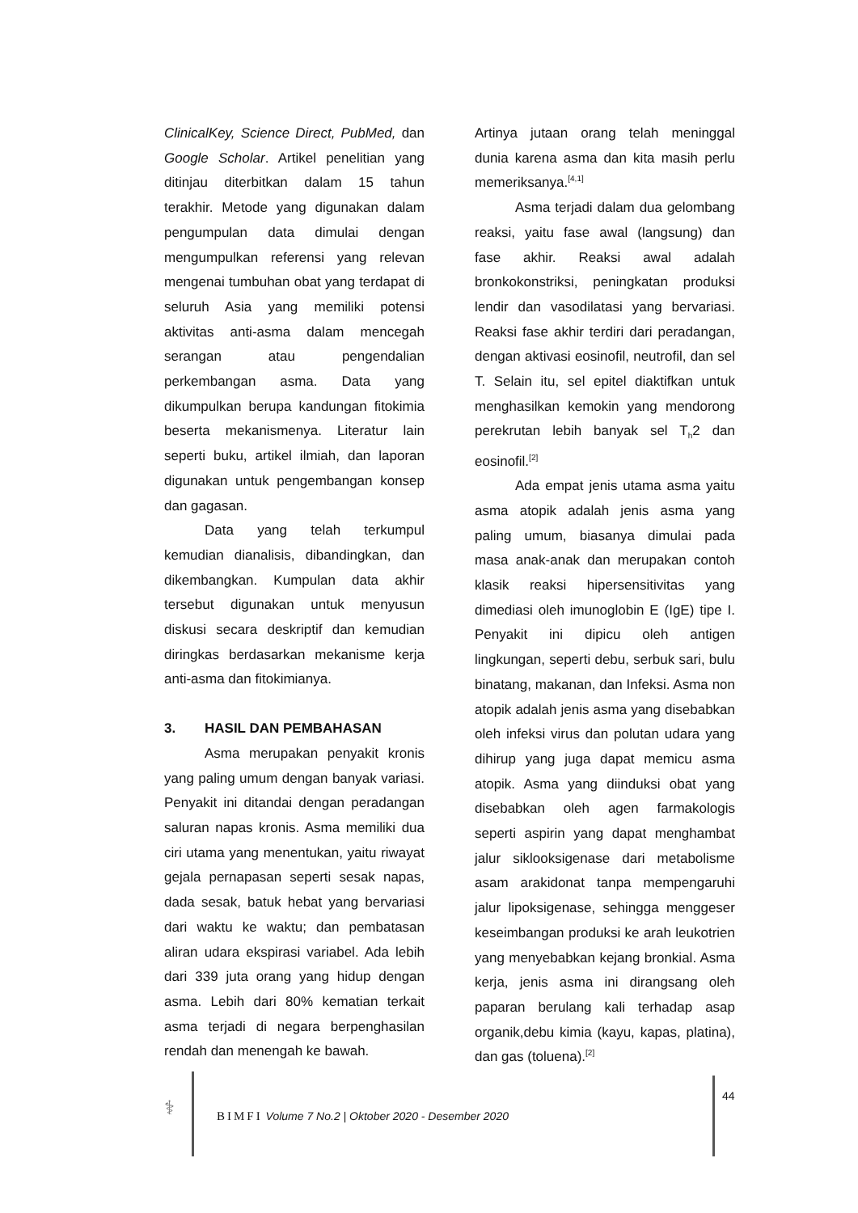ClinicalKey, Science Direct, PubMed, dan Google Scholar. Artikel penelitian yang ditinjau diterbitkan dalam 15 tahun terakhir. Metode yang digunakan dalam pengumpulan data dimulai dengan mengumpulkan referensi yang relevan mengenai tumbuhan obat yang terdapat di seluruh Asia yang memiliki potensi aktivitas anti-asma dalam mencegah serangan atau pengendalian perkembangan asma. Data yang dikumpulkan berupa kandungan fitokimia beserta mekanismenya. Literatur lain seperti buku, artikel ilmiah, dan laporan digunakan untuk pengembangan konsep dan gagasan.
Data yang telah terkumpul kemudian dianalisis, dibandingkan, dan dikembangkan. Kumpulan data akhir tersebut digunakan untuk menyusun diskusi secara deskriptif dan kemudian diringkas berdasarkan mekanisme kerja anti-asma dan fitokimianya.
3. HASIL DAN PEMBAHASAN
Asma merupakan penyakit kronis yang paling umum dengan banyak variasi. Penyakit ini ditandai dengan peradangan saluran napas kronis. Asma memiliki dua ciri utama yang menentukan, yaitu riwayat gejala pernapasan seperti sesak napas, dada sesak, batuk hebat yang bervariasi dari waktu ke waktu; dan pembatasan aliran udara ekspirasi variabel. Ada lebih dari 339 juta orang yang hidup dengan asma. Lebih dari 80% kematian terkait asma terjadi di negara berpenghasilan rendah dan menengah ke bawah.
Artinya jutaan orang telah meninggal dunia karena asma dan kita masih perlu memeriksanya.<sup>[4,1]</sup>
Asma terjadi dalam dua gelombang reaksi, yaitu fase awal (langsung) dan fase akhir. Reaksi awal adalah bronkokonstriksi, peningkatan produksi lendir dan vasodilatasi yang bervariasi. Reaksi fase akhir terdiri dari peradangan, dengan aktivasi eosinofil, neutrofil, dan sel T. Selain itu, sel epitel diaktifkan untuk menghasilkan kemokin yang mendorong perekrutan lebih banyak sel T<sub>h</sub>2 dan eosinofil.<sup>[2]</sup>
Ada empat jenis utama asma yaitu asma atopik adalah jenis asma yang paling umum, biasanya dimulai pada masa anak-anak dan merupakan contoh klasik reaksi hipersensitivitas yang dimediasi oleh imunoglobin E (IgE) tipe I. Penyakit ini dipicu oleh antigen lingkungan, seperti debu, serbuk sari, bulu binatang, makanan, dan Infeksi. Asma non atopik adalah jenis asma yang disebabkan oleh infeksi virus dan polutan udara yang dihirup yang juga dapat memicu asma atopik. Asma yang diinduksi obat yang disebabkan oleh agen farmakologis seperti aspirin yang dapat menghambat jalur siklooksigenase dari metabolisme asam arakidonat tanpa mempengaruhi jalur lipoksigenase, sehingga menggeser keseimbangan produksi ke arah leukotrien yang menyebabkan kejang bronkial. Asma kerja, jenis asma ini dirangsang oleh paparan berulang kali terhadap asap organik,debu kimia (kayu, kapas, platina), dan gas (toluena).<sup>[2]</sup>
⚕
BIMFI Volume 7 No.2 | Oktober 2020 - Desember 2020
44